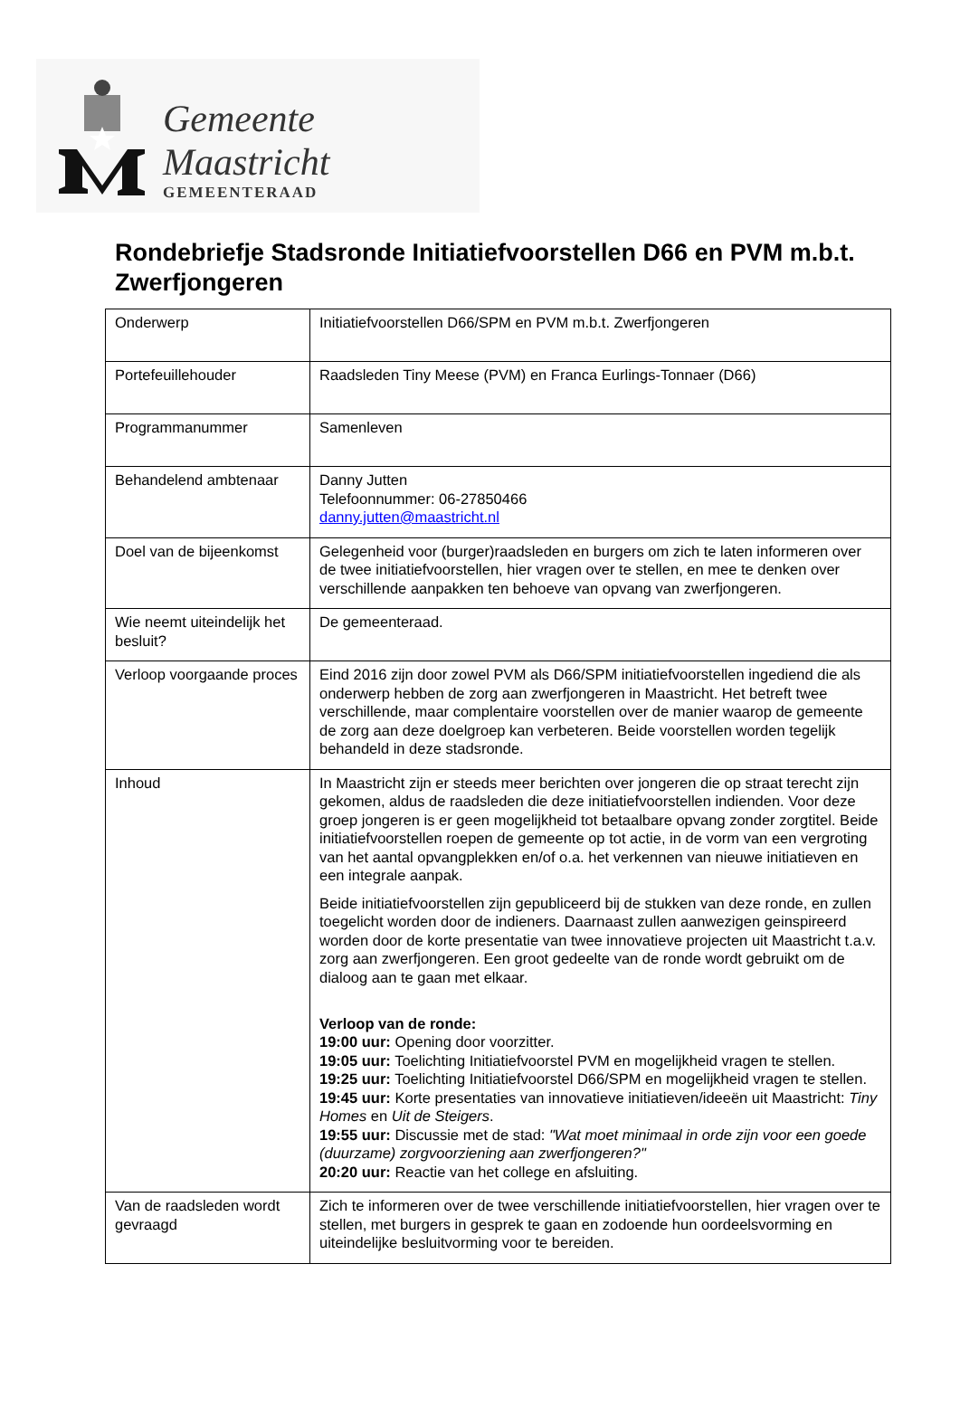Gemeente Maastricht
GEMEENTERAAD
Rondebriefje Stadsronde Initiatiefvoorstellen D66 en PVM m.b.t. Zwerfjongeren
| Onderwerp | Initiatiefvoorstellen D66/SPM en PVM m.b.t. Zwerfjongeren |
| Portefeuillehouder | Raadsleden Tiny Meese (PVM) en Franca Eurlings-Tonnaer (D66) |
| Programmanummer | Samenleven |
| Behandelend ambtenaar | Danny Jutten Telefoonnummer: 06-27850466 danny.jutten@maastricht.nl |
| Doel van de bijeenkomst | Gelegenheid voor (burger)raadsleden en burgers om zich te laten informeren over de twee initiatiefvoorstellen, hier vragen over te stellen, en mee te denken over verschillende aanpakken ten behoeve van opvang van zwerfjongeren. |
| Wie neemt uiteindelijk het besluit? | De gemeenteraad. |
| Verloop voorgaande proces | Eind 2016 zijn door zowel PVM als D66/SPM initiatiefvoorstellen ingediend die als onderwerp hebben de zorg aan zwerfjongeren in Maastricht. Het betreft twee verschillende, maar complentaire voorstellen over de manier waarop de gemeente de zorg aan deze doelgroep kan verbeteren. Beide voorstellen worden tegelijk behandeld in deze stadsronde. |
| Inhoud | In Maastricht zijn er steeds meer berichten over jongeren die op straat terecht zijn gekomen, aldus de raadsleden die deze initiatiefvoorstellen indienden. Voor deze groep jongeren is er geen mogelijkheid tot betaalbare opvang zonder zorgtitel. Beide initiatiefvoorstellen roepen de gemeente op tot actie, in de vorm van een vergroting van het aantal opvangplekken en/of o.a. het verkennen van nieuwe initiatieven en een integrale aanpak. Beide initiatiefvoorstellen zijn gepubliceerd bij de stukken van deze ronde, en zullen toegelicht worden door de indieners. Daarnaast zullen aanwezigen geinspireerd worden door de korte presentatie van twee innovatieve projecten uit Maastricht t.a.v. zorg aan zwerfjongeren. Een groot gedeelte van de ronde wordt gebruikt om de dialoog aan te gaan met elkaar. Verloop van de ronde: 19:00 uur: Opening door voorzitter. 19:05 uur: Toelichting Initiatiefvoorstel PVM en mogelijkheid vragen te stellen. 19:25 uur: Toelichting Initiatiefvoorstel D66/SPM en mogelijkheid vragen te stellen. 19:45 uur: Korte presentaties van innovatieve initiatieven/ideeën uit Maastricht: Tiny Homes en Uit de Steigers . 19:55 uur: Discussie met de stad: "Wat moet minimaal in orde zijn voor een goede (duurzame) zorgvoorziening aan zwerfjongeren?" 20:20 uur: Reactie van het college en afsluiting. |
| Van de raadsleden wordt gevraagd | Zich te informeren over de twee verschillende initiatiefvoorstellen, hier vragen over te stellen, met burgers in gesprek te gaan en zodoende hun oordeelsvorming en uiteindelijke besluitvorming voor te bereiden. |